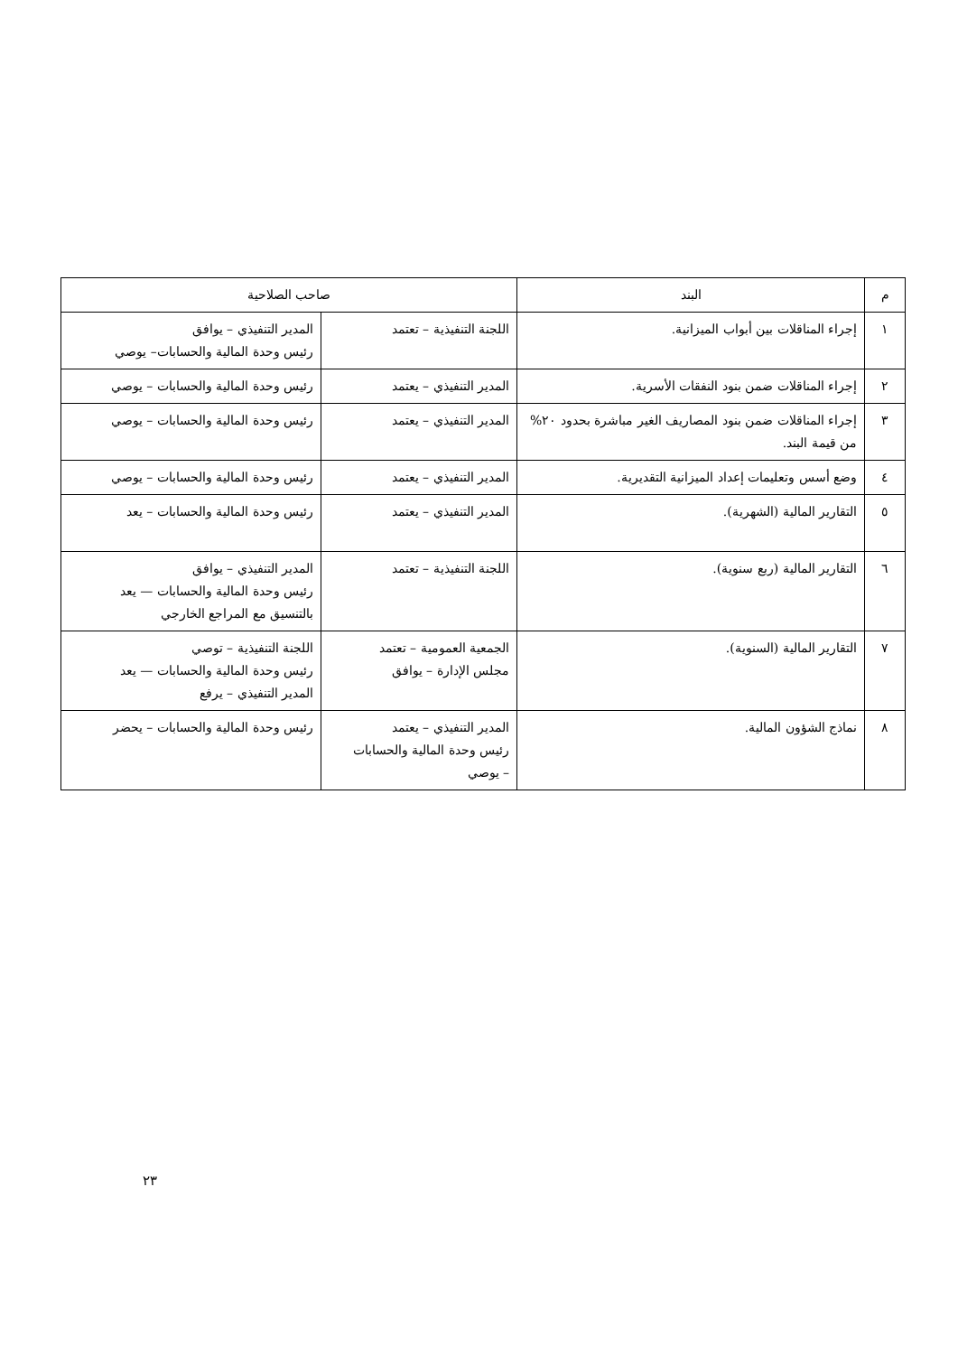| م | البند | صاحب الصلاحية | |
| --- | --- | --- | --- |
| ١ | إجراء المناقلات بين أبواب الميزانية. | اللجنة التنفيذية – تعتمد | المدير التنفيذي – يوافق رئيس وحدة المالية والحسابات– يوصي |
| ٢ | إجراء المناقلات ضمن بنود النفقات الأسرية. | المدير التنفيذي – يعتمد | رئيس وحدة المالية والحسابات – يوصي |
| ٣ | إجراء المناقلات ضمن بنود المصاريف الغير مباشرة بحدود ٢٠% من قيمة البند. | المدير التنفيذي – يعتمد | رئيس وحدة المالية والحسابات – يوصي |
| ٤ | وضع أسس وتعليمات إعداد الميزانية التقديرية. | المدير التنفيذي – يعتمد | رئيس وحدة المالية والحسابات – يوصي |
| ٥ | التقارير المالية (الشهرية). | المدير التنفيذي – يعتمد | رئيس وحدة المالية والحسابات – يعد |
| ٦ | التقارير المالية (ربع سنوية). | اللجنة التنفيذية – تعتمد | المدير التنفيذي – يوافق رئيس وحدة المالية والحسابات — يعد بالتنسيق مع المراجع الخارجي |
| ٧ | التقارير المالية (السنوية). | الجمعية العمومية – تعتمد مجلس الإدارة – يوافق | اللجنة التنفيذية – توصي رئيس وحدة المالية والحسابات — يعد المدير التنفيذي – يرفع |
| ٨ | نماذج الشؤون المالية. | المدير التنفيذي – يعتمد رئيس وحدة المالية والحسابات – يوصي | رئيس وحدة المالية والحسابات – يحضر |
٢٣